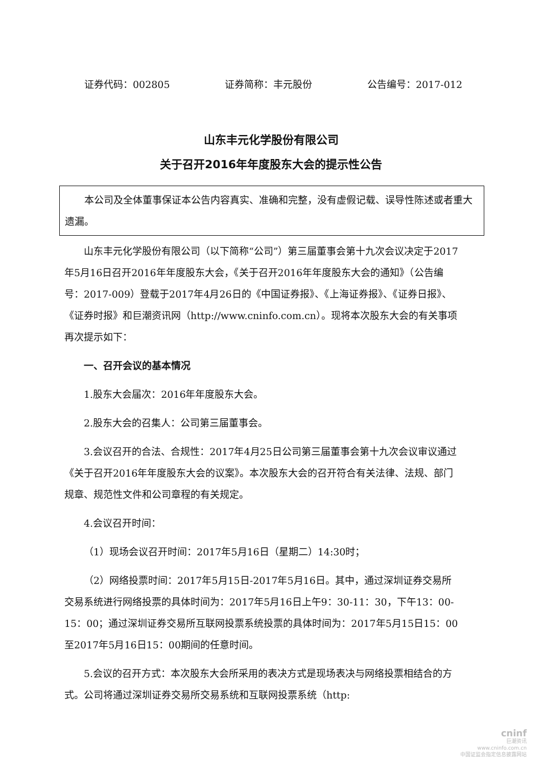证券代码：002805 证券简称：丰元股份 公告编号：2017-012
山东丰元化学股份有限公司
关于召开2016年年度股东大会的提示性公告
本公司及全体董事保证本公告内容真实、准确和完整，没有虚假记载、误导性陈述或者重大遗漏。
山东丰元化学股份有限公司（以下简称“公司”）第三届董事会第十九次会议决定于2017年5月16日召开2016年年度股东大会，《关于召开2016年年度股东大会的通知》（公告编号：2017-009）登载于2017年4月26日的《中国证券报》、《上海证券报》、《证券日报》、《证券时报》和巨潮资讯网（http://www.cninfo.com.cn）。现将本次股东大会的有关事项再次提示如下：
一、召开会议的基本情况
1.股东大会届次：2016年年度股东大会。
2.股东大会的召集人：公司第三届董事会。
3.会议召开的合法、合规性：2017年4月25日公司第三届董事会第十九次会议审议通过《关于召开2016年年度股东大会的议案》。本次股东大会的召开符合有关法律、法规、部门规章、规范性文件和公司章程的有关规定。
4.会议召开时间：
（1）现场会议召开时间：2017年5月16日（星期二）14:30时；
（2）网络投票时间：2017年5月15日-2017年5月16日。其中，通过深圳证券交易所交易系统进行网络投票的具体时间为：2017年5月16日上午9：30-11：30，下午13：00-15：00；通过深圳证券交易所互联网投票系统投票的具体时间为：2017年5月15日15：00至2017年5月16日15：00期间的任意时间。
5.会议的召开方式：本次股东大会所采用的表决方式是现场表决与网络投票相结合的方式。公司将通过深圳证券交易所交易系统和互联网投票系统（http:
cninf
巨潮资讯
www.cninfo.com.cn
中国证监会指定信息披露网站